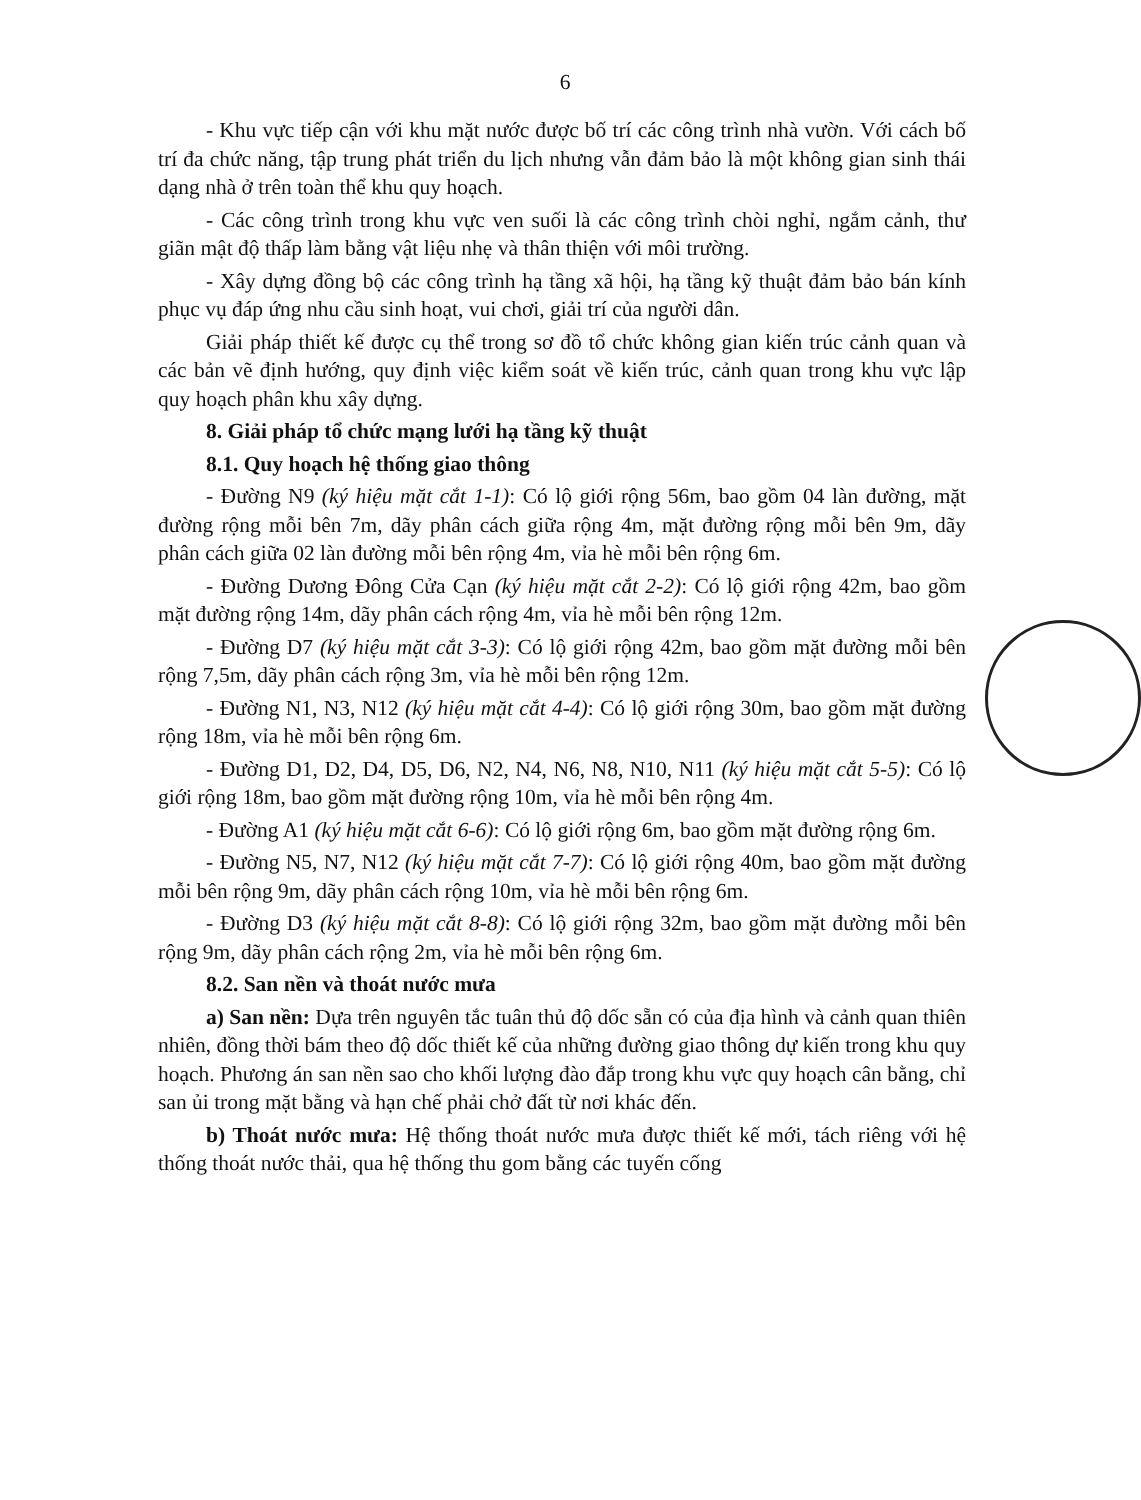6
- Khu vực tiếp cận với khu mặt nước được bố trí các công trình nhà vườn. Với cách bố trí đa chức năng, tập trung phát triển du lịch nhưng vẫn đảm bảo là một không gian sinh thái dạng nhà ở trên toàn thể khu quy hoạch.
- Các công trình trong khu vực ven suối là các công trình chòi nghỉ, ngắm cảnh, thư giãn mật độ thấp làm bằng vật liệu nhẹ và thân thiện với môi trường.
- Xây dựng đồng bộ các công trình hạ tầng xã hội, hạ tầng kỹ thuật đảm bảo bán kính phục vụ đáp ứng nhu cầu sinh hoạt, vui chơi, giải trí của người dân.
Giải pháp thiết kế được cụ thể trong sơ đồ tổ chức không gian kiến trúc cảnh quan và các bản vẽ định hướng, quy định việc kiểm soát về kiến trúc, cảnh quan trong khu vực lập quy hoạch phân khu xây dựng.
8. Giải pháp tổ chức mạng lưới hạ tầng kỹ thuật
8.1. Quy hoạch hệ thống giao thông
- Đường N9 (ký hiệu mặt cắt 1-1): Có lộ giới rộng 56m, bao gồm 04 làn đường, mặt đường rộng mỗi bên 7m, dãy phân cách giữa rộng 4m, mặt đường rộng mỗi bên 9m, dãy phân cách giữa 02 làn đường mỗi bên rộng 4m, vỉa hè mỗi bên rộng 6m.
- Đường Dương Đông Cửa Cạn (ký hiệu mặt cắt 2-2): Có lộ giới rộng 42m, bao gồm mặt đường rộng 14m, dãy phân cách rộng 4m, vỉa hè mỗi bên rộng 12m.
- Đường D7 (ký hiệu mặt cắt 3-3): Có lộ giới rộng 42m, bao gồm mặt đường mỗi bên rộng 7,5m, dãy phân cách rộng 3m, vỉa hè mỗi bên rộng 12m.
- Đường N1, N3, N12 (ký hiệu mặt cắt 4-4): Có lộ giới rộng 30m, bao gồm mặt đường rộng 18m, vỉa hè mỗi bên rộng 6m.
- Đường D1, D2, D4, D5, D6, N2, N4, N6, N8, N10, N11 (ký hiệu mặt cắt 5-5): Có lộ giới rộng 18m, bao gồm mặt đường rộng 10m, vỉa hè mỗi bên rộng 4m.
- Đường A1 (ký hiệu mặt cắt 6-6): Có lộ giới rộng 6m, bao gồm mặt đường rộng 6m.
- Đường N5, N7, N12 (ký hiệu mặt cắt 7-7): Có lộ giới rộng 40m, bao gồm mặt đường mỗi bên rộng 9m, dãy phân cách rộng 10m, vỉa hè mỗi bên rộng 6m.
- Đường D3 (ký hiệu mặt cắt 8-8): Có lộ giới rộng 32m, bao gồm mặt đường mỗi bên rộng 9m, dãy phân cách rộng 2m, vỉa hè mỗi bên rộng 6m.
8.2. San nền và thoát nước mưa
a) San nền: Dựa trên nguyên tắc tuân thủ độ dốc sẵn có của địa hình và cảnh quan thiên nhiên, đồng thời bám theo độ dốc thiết kế của những đường giao thông dự kiến trong khu quy hoạch. Phương án san nền sao cho khối lượng đào đắp trong khu vực quy hoạch cân bằng, chỉ san ủi trong mặt bằng và hạn chế phải chở đất từ nơi khác đến.
b) Thoát nước mưa: Hệ thống thoát nước mưa được thiết kế mới, tách riêng với hệ thống thoát nước thải, qua hệ thống thu gom bằng các tuyến cống